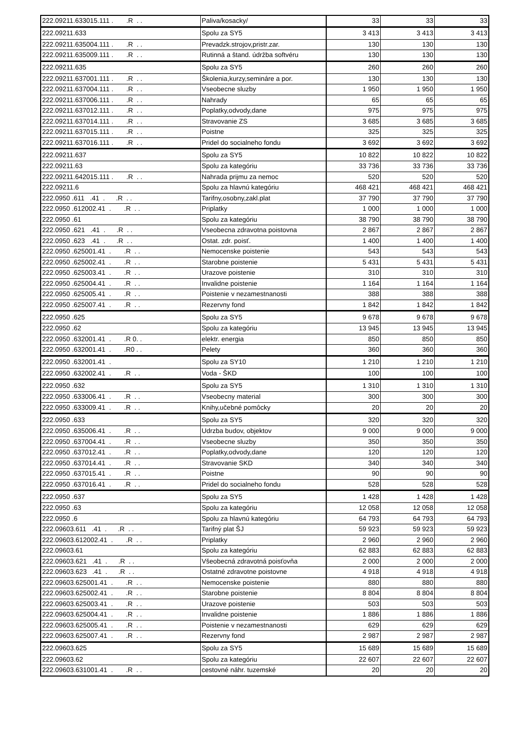| 222.09211.633015.111 . .R . . | Paliva/kosacky/ | 33 | 33 | 33 |
| 222.09211.633 | Spolu za SY5 | 3 413 | 3 413 | 3 413 |
| 222.09211.635004.111 . .R . . | Prevadzk.strojov,pristr.zar. | 130 | 130 | 130 |
| 222.09211.635009.111 . .R . . | Rutinná a štand. údržba softvéru | 130 | 130 | 130 |
| 222.09211.635 | Spolu za SY5 | 260 | 260 | 260 |
| 222.09211.637001.111 . .R . . | Školenia,kurzy,semináre a por. | 130 | 130 | 130 |
| 222.09211.637004.111 . .R . . | Vseobecne sluzby | 1 950 | 1 950 | 1 950 |
| 222.09211.637006.111 . .R . . | Nahrady | 65 | 65 | 65 |
| 222.09211.637012.111 . .R . . | Poplatky,odvody,dane | 975 | 975 | 975 |
| 222.09211.637014.111 . .R . . | Stravovanie ZS | 3 685 | 3 685 | 3 685 |
| 222.09211.637015.111 . .R . . | Poistne | 325 | 325 | 325 |
| 222.09211.637016.111 . .R . . | Pridel do socialneho fondu | 3 692 | 3 692 | 3 692 |
| 222.09211.637 | Spolu za SY5 | 10 822 | 10 822 | 10 822 |
| 222.09211.63 | Spolu za kategóriu | 33 736 | 33 736 | 33 736 |
| 222.09211.642015.111 . .R . . | Nahrada prijmu za nemoc | 520 | 520 | 520 |
| 222.09211.6 | Spolu za hlavnú kategóriu | 468 421 | 468 421 | 468 421 |
| 222.0950 .611 .41 . .R . . | Tarifny,osobny,zakl.plat | 37 790 | 37 790 | 37 790 |
| 222.0950 .612002.41 . .R . . | Priplatky | 1 000 | 1 000 | 1 000 |
| 222.0950 .61 | Spolu za kategóriu | 38 790 | 38 790 | 38 790 |
| 222.0950 .621 .41 . .R . . | Vseobecna zdravotna poistovna | 2 867 | 2 867 | 2 867 |
| 222.0950 .623 .41 . .R . . | Ostat. zdr. poisť. | 1 400 | 1 400 | 1 400 |
| 222.0950 .625001.41 . .R . . | Nemocenske poistenie | 543 | 543 | 543 |
| 222.0950 .625002.41 . .R . . | Starobne poistenie | 5 431 | 5 431 | 5 431 |
| 222.0950 .625003.41 . .R . . | Urazove poistenie | 310 | 310 | 310 |
| 222.0950 .625004.41 . .R . . | Invalidne poistenie | 1 164 | 1 164 | 1 164 |
| 222.0950 .625005.41 . .R . . | Poistenie v nezamestnanosti | 388 | 388 | 388 |
| 222.0950 .625007.41 . .R . . | Rezervny fond | 1 842 | 1 842 | 1 842 |
| 222.0950 .625 | Spolu za SY5 | 9 678 | 9 678 | 9 678 |
| 222.0950 .62 | Spolu za kategóriu | 13 945 | 13 945 | 13 945 |
| 222.0950 .632001.41 . .R 0. . | elektr. energia | 850 | 850 | 850 |
| 222.0950 .632001.41 . .R0 . . | Pelety | 360 | 360 | 360 |
| 222.0950 .632001.41 . | Spolu za SY10 | 1 210 | 1 210 | 1 210 |
| 222.0950 .632002.41 . .R . . | Voda - ŠKD | 100 | 100 | 100 |
| 222.0950 .632 | Spolu za SY5 | 1 310 | 1 310 | 1 310 |
| 222.0950 .633006.41 . .R . . | Vseobecny material | 300 | 300 | 300 |
| 222.0950 .633009.41 . .R . . | Knihy,učebné pomôcky | 20 | 20 | 20 |
| 222.0950 .633 | Spolu za SY5 | 320 | 320 | 320 |
| 222.0950 .635006.41 . .R . . | Udrzba budov, objektov | 9 000 | 9 000 | 9 000 |
| 222.0950 .637004.41 . .R . . | Vseobecne sluzby | 350 | 350 | 350 |
| 222.0950 .637012.41 . .R . . | Poplatky,odvody,dane | 120 | 120 | 120 |
| 222.0950 .637014.41 . .R . . | Stravovanie SKD | 340 | 340 | 340 |
| 222.0950 .637015.41 . .R . . | Poistne | 90 | 90 | 90 |
| 222.0950 .637016.41 . .R . . | Pridel do socialneho fondu | 528 | 528 | 528 |
| 222.0950 .637 | Spolu za SY5 | 1 428 | 1 428 | 1 428 |
| 222.0950 .63 | Spolu za kategóriu | 12 058 | 12 058 | 12 058 |
| 222.0950 .6 | Spolu za hlavnú kategóriu | 64 793 | 64 793 | 64 793 |
| 222.09603.611 .41 . .R . . | Tarifný plat ŠJ | 59 923 | 59 923 | 59 923 |
| 222.09603.612002.41 . .R . . | Priplatky | 2 960 | 2 960 | 2 960 |
| 222.09603.61 | Spolu za kategóriu | 62 883 | 62 883 | 62 883 |
| 222.09603.621 .41 . .R . . | Všeobecná zdravotná poisťovňa | 2 000 | 2 000 | 2 000 |
| 222.09603.623 .41 . .R . . | Ostatné zdravotne poistovne | 4 918 | 4 918 | 4 918 |
| 222.09603.625001.41 . .R . . | Nemocenske poistenie | 880 | 880 | 880 |
| 222.09603.625002.41 . .R . . | Starobne poistenie | 8 804 | 8 804 | 8 804 |
| 222.09603.625003.41 . .R . . | Urazove poistenie | 503 | 503 | 503 |
| 222.09603.625004.41 . .R . . | Invalidne poistenie | 1 886 | 1 886 | 1 886 |
| 222.09603.625005.41 . .R . . | Poistenie v nezamestnanosti | 629 | 629 | 629 |
| 222.09603.625007.41 . .R . . | Rezervny fond | 2 987 | 2 987 | 2 987 |
| 222.09603.625 | Spolu za SY5 | 15 689 | 15 689 | 15 689 |
| 222.09603.62 | Spolu za kategóriu | 22 607 | 22 607 | 22 607 |
| 222.09603.631001.41 . .R . . | cestovné náhr. tuzemské | 20 | 20 | 20 |